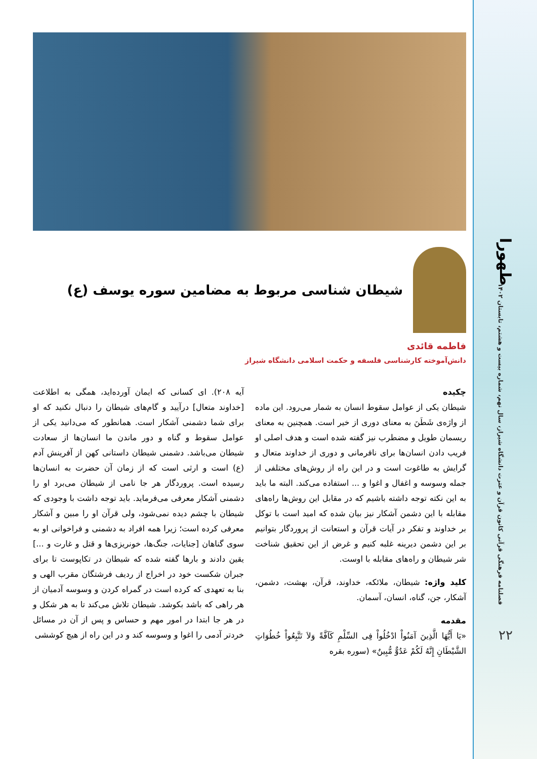طهورا
فصلنامه فرهنگی قرآنی کانون قرآن و عترت دانشگاه شیراز، سال نهم، شماره بیست و هشتم، تابستان ۱۴۰۲
۲۲
شیطان شناسی مربوط به مضامین سوره یوسف (ع)
فاطمه قائدی
دانش‌آموخته کارشناسی فلسفه و حکمت اسلامی دانشگاه شیراز
چکیده
شیطان یکی از عوامل سقوط انسان به شمار می‌رود. این ماده از واژه‌ی شَطَنَ به معنای دوری از خیر است. همچنین به معنای ریسمان طویل و مضطرب نیز گفته شده است و هدف اصلی او فریب دادن انسان‌ها برای نافرمانی و دوری از خداوند متعال و گرایش به طاغوت است و در این راه از روش‌های مختلفی از جمله وسوسه و اغفال و اغوا و ... استفاده می‌کند. البته ما باید به این نکته توجه داشته باشیم که در مقابل این روش‌ها راه‌های مقابله با این دشمن آشکار نیز بیان شده که امید است با توکل بر خداوند و تفکر در آیات قرآن و استعانت از پروردگار بتوانیم بر این دشمن دیرینه غلبه کنیم و غرض از این تحقیق شناخت شر شیطان و راه‌های مقابله با اوست.
کلید واژه: شیطان، ملائکه، خداوند، قرآن، بهشت، دشمن، آشکار، جن، گناه، انسان، آسمان.
مقدمه
«یَا أَیُّهَا الَّذِینَ آمَنُواْ ادْخُلُواْ فِی السِّلْمِ کَآفَّةً وَلاَ تَتَّبِعُواْ خُطُوَاتِ الشَّیْطَانِ إِنَّهُ لَکُمْ عَدُوٌّ مُّبِینٌ» (سوره بقره
آیه ۲۰۸). ای کسانی که ایمان آورده‌اید، همگی به اطلاعت [خداوند متعال] درآیید و گام‌های شیطان را دنبال نکنید که او برای شما دشمنی آشکار است. همانطور که می‌دانید یکی از عوامل سقوط و گناه و دور ماندن ما انسان‌ها از سعادت شیطان می‌باشد. دشمنی شیطان داستانی کهن از آفرینش آدم (ع) است و ارثی است که از زمان آن حضرت به انسان‌ها رسیده است. پروردگار هر جا نامی از شیطان می‌برد او را دشمنی آشکار معرفی می‌فرماید. باید توجه داشت با وجودی که شیطان با چشم دیده نمی‌شود، ولی قرآن او را مبین و آشکار معرفی کرده است؛ زیرا همه افراد به دشمنی و فراخوانی او به سوی گناهان [جنایات، جنگ‌ها، خونریزی‌ها و قتل و غارت و ...] یقین دادند و بارها گفته شده که شیطان در تکاپوست تا برای جبران شکست خود در اخراج از ردیف فرشتگان مقرب الهی و بنا به تعهدی که کرده است در گمراه کردن و وسوسه آدمیان از هر راهی که باشد بکوشد. شیطان تلاش می‌کند تا به هر شکل و در هر جا ابتدا در امور مهم و حساس و پس از آن در مسائل خردتر آدمی را اغوا و وسوسه کند و در این راه از هیچ کوششی